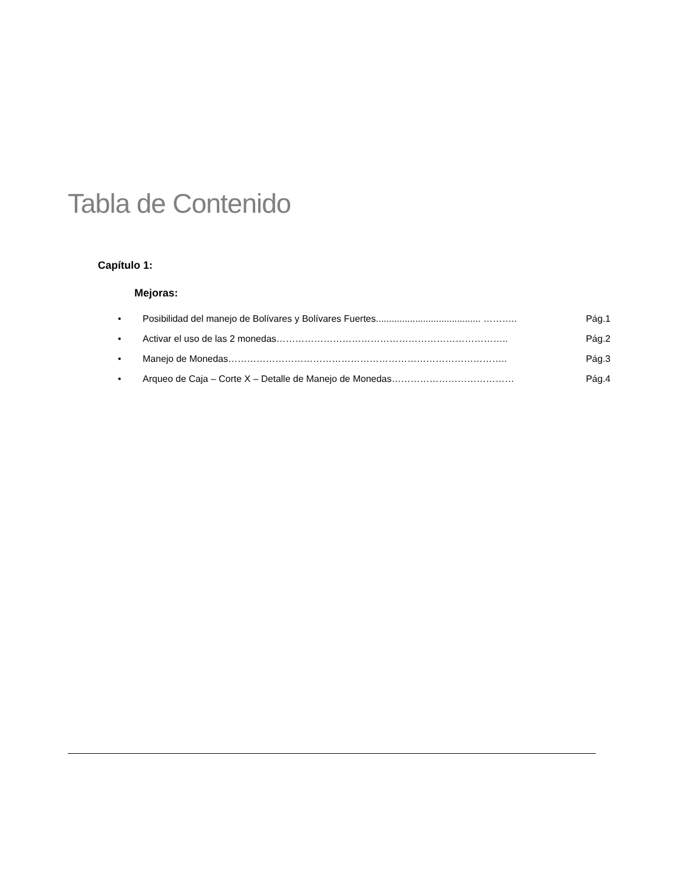Tabla de Contenido
Capítulo 1:
Mejoras:
• Posibilidad del manejo de Bolívares y Bolívares Fuertes........................................ ……….. Pág.1
• Activar el uso de las 2 monedas……………………………………………………………….. Pág.2
• Manejo de Monedas…………………………………………………………………………….. Pág.3
• Arqueo de Caja – Corte X – Detalle de Manejo de Monedas………………………………… Pág.4